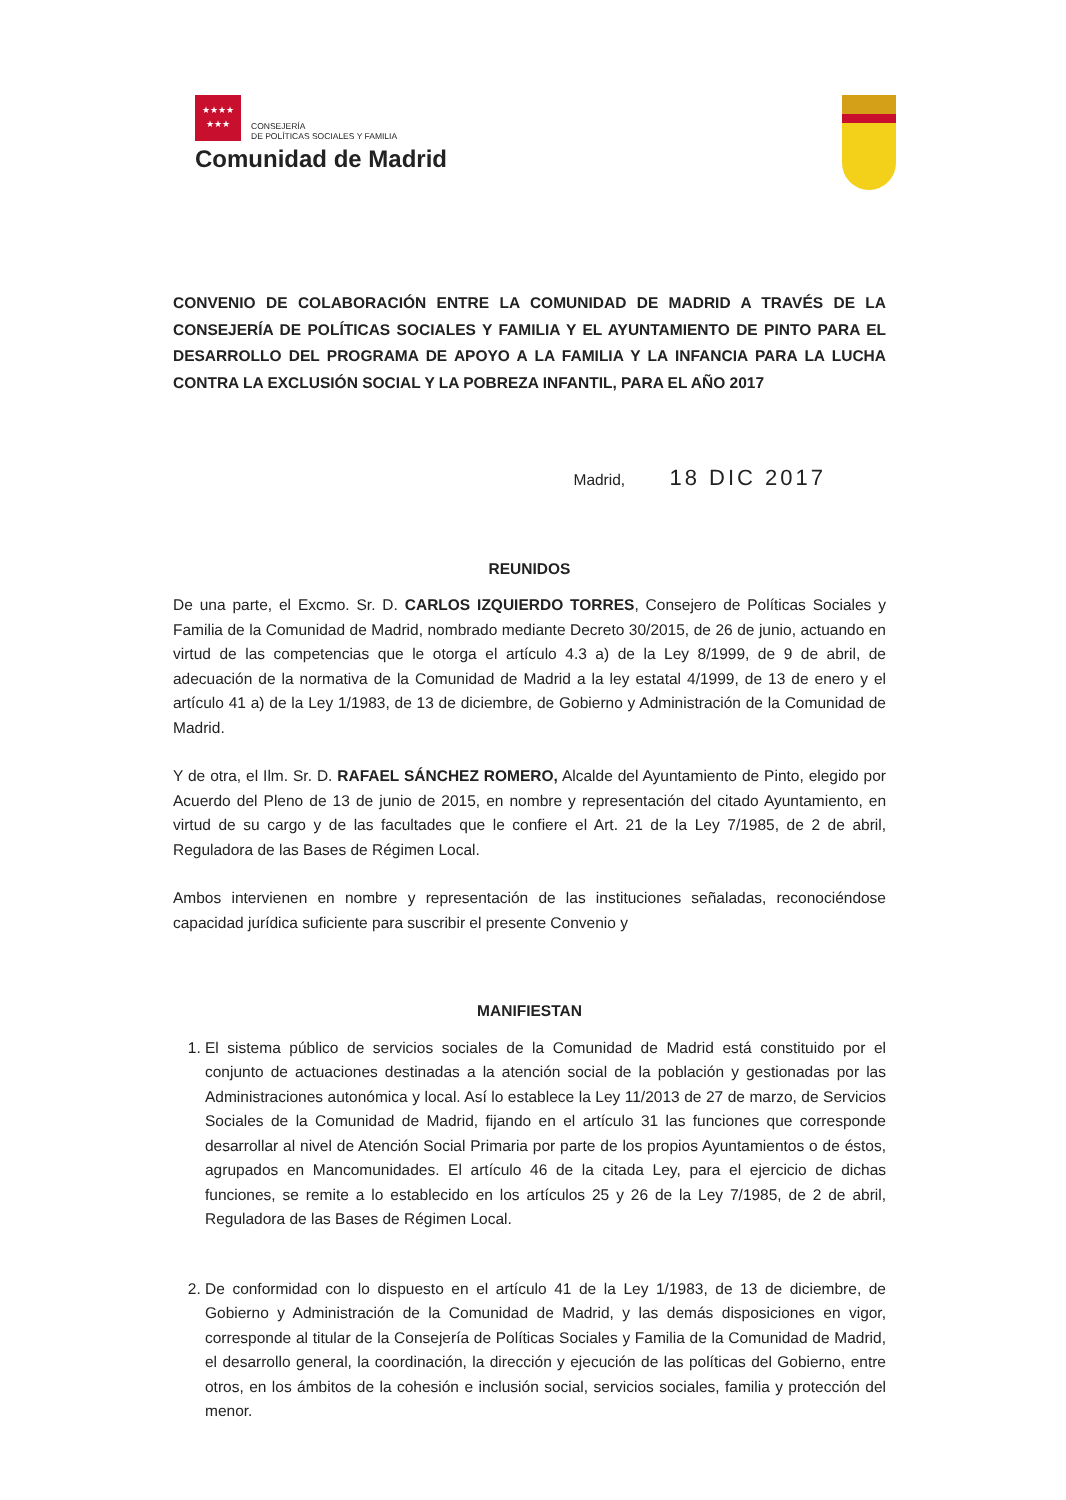★★★★
★★★
CONSEJERÍA
DE POLÍTICAS SOCIALES Y FAMILIA
Comunidad de Madrid
CONVENIO DE COLABORACIÓN ENTRE LA COMUNIDAD DE MADRID A TRAVÉS DE LA CONSEJERÍA DE POLÍTICAS SOCIALES Y FAMILIA Y EL AYUNTAMIENTO DE PINTO PARA EL DESARROLLO DEL PROGRAMA DE APOYO A LA FAMILIA Y LA INFANCIA PARA LA LUCHA CONTRA LA EXCLUSIÓN SOCIAL Y LA POBREZA INFANTIL, PARA EL AÑO 2017
Madrid, 18 DIC 2017
REUNIDOS
De una parte, el Excmo. Sr. D. CARLOS IZQUIERDO TORRES, Consejero de Políticas Sociales y Familia de la Comunidad de Madrid, nombrado mediante Decreto 30/2015, de 26 de junio, actuando en virtud de las competencias que le otorga el artículo 4.3 a) de la Ley 8/1999, de 9 de abril, de adecuación de la normativa de la Comunidad de Madrid a la ley estatal 4/1999, de 13 de enero y el artículo 41 a) de la Ley 1/1983, de 13 de diciembre, de Gobierno y Administración de la Comunidad de Madrid.
Y de otra, el Ilm. Sr. D. RAFAEL SÁNCHEZ ROMERO, Alcalde del Ayuntamiento de Pinto, elegido por Acuerdo del Pleno de 13 de junio de 2015, en nombre y representación del citado Ayuntamiento, en virtud de su cargo y de las facultades que le confiere el Art. 21 de la Ley 7/1985, de 2 de abril, Reguladora de las Bases de Régimen Local.
Ambos intervienen en nombre y representación de las instituciones señaladas, reconociéndose capacidad jurídica suficiente para suscribir el presente Convenio y
MANIFIESTAN
1. El sistema público de servicios sociales de la Comunidad de Madrid está constituido por el conjunto de actuaciones destinadas a la atención social de la población y gestionadas por las Administraciones autonómica y local. Así lo establece la Ley 11/2013 de 27 de marzo, de Servicios Sociales de la Comunidad de Madrid, fijando en el artículo 31 las funciones que corresponde desarrollar al nivel de Atención Social Primaria por parte de los propios Ayuntamientos o de éstos, agrupados en Mancomunidades. El artículo 46 de la citada Ley, para el ejercicio de dichas funciones, se remite a lo establecido en los artículos 25 y 26 de la Ley 7/1985, de 2 de abril, Reguladora de las Bases de Régimen Local.
2. De conformidad con lo dispuesto en el artículo 41 de la Ley 1/1983, de 13 de diciembre, de Gobierno y Administración de la Comunidad de Madrid, y las demás disposiciones en vigor, corresponde al titular de la Consejería de Políticas Sociales y Familia de la Comunidad de Madrid, el desarrollo general, la coordinación, la dirección y ejecución de las políticas del Gobierno, entre otros, en los ámbitos de la cohesión e inclusión social, servicios sociales, familia y protección del menor.